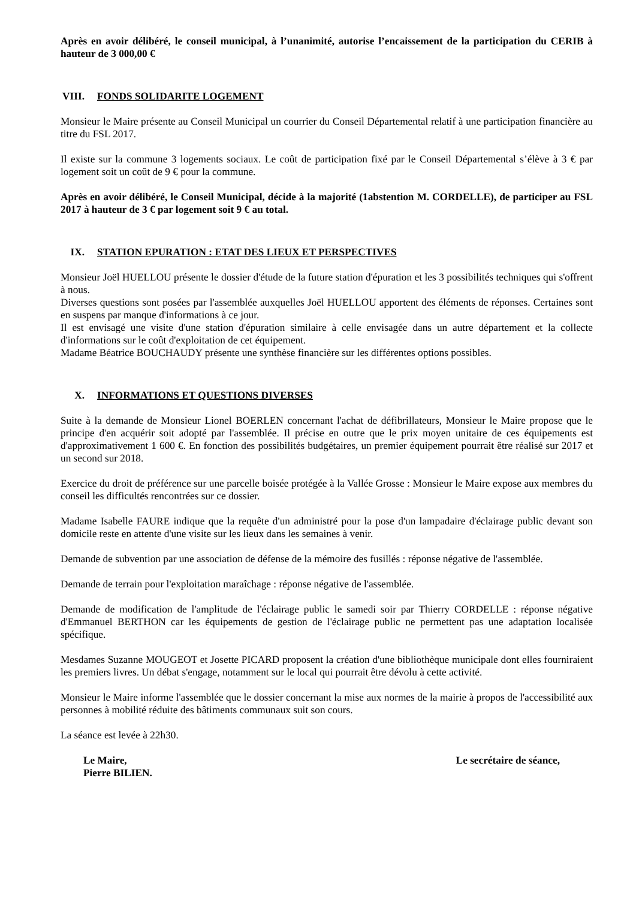Après en avoir délibéré, le conseil municipal, à l’unanimité, autorise l’encaissement de la participation du CERIB à hauteur de 3 000,00 €
VIII. FONDS SOLIDARITE LOGEMENT
Monsieur le Maire présente au Conseil Municipal un courrier du Conseil Départemental relatif à une participation financière au titre du FSL 2017.
Il existe sur la commune 3 logements sociaux. Le coût de participation fixé par le Conseil Départemental s’élève à 3 € par logement soit un coût de 9 € pour la commune.
Après en avoir délibéré, le Conseil Municipal, décide à la majorité (1abstention M. CORDELLE), de participer au FSL 2017 à hauteur de 3 € par logement soit 9 € au total.
IX. STATION EPURATION : ETAT DES LIEUX ET PERSPECTIVES
Monsieur Joël HUELLOU présente le dossier d'étude de la future station d'épuration et les 3 possibilités techniques qui s'offrent à nous.
Diverses questions sont posées par l'assemblée auxquelles Joël HUELLOU apportent des éléments de réponses. Certaines sont en suspens par manque d'informations à ce jour.
Il est envisagé une visite d'une station d'épuration similaire à celle envisagée dans un autre département et la collecte d'informations sur le coût d'exploitation de cet équipement.
Madame Béatrice BOUCHAUDY présente une synthèse financière sur les différentes options possibles.
X. INFORMATIONS ET QUESTIONS DIVERSES
Suite à la demande de Monsieur Lionel BOERLEN concernant l'achat de défibrillateurs, Monsieur le Maire propose que le principe d'en acquérir soit adopté par l'assemblée. Il précise en outre que le prix moyen unitaire de ces équipements est d'approximativement 1 600 €. En fonction des possibilités budgétaires, un premier équipement pourrait être réalisé sur 2017 et un second sur 2018.
Exercice du droit de préférence sur une parcelle boisée protégée à la Vallée Grosse : Monsieur le Maire expose aux membres du conseil les difficultés rencontrées sur ce dossier.
Madame Isabelle FAURE indique que la requête d'un administré pour la pose d'un lampadaire d'éclairage public devant son domicile reste en attente d'une visite sur les lieux dans les semaines à venir.
Demande de subvention par une association de défense de la mémoire des fusillés : réponse négative de l'assemblée.
Demande de terrain pour l'exploitation maraîchage : réponse négative de l'assemblée.
Demande de modification de l'amplitude de l'éclairage public le samedi soir par Thierry CORDELLE : réponse négative d'Emmanuel BERTHON car les équipements de gestion de l'éclairage public ne permettent pas une adaptation localisée spécifique.
Mesdames Suzanne MOUGEOT et Josette PICARD proposent la création d'une bibliothèque municipale dont elles fourniraient les premiers livres. Un débat s'engage, notamment sur le local qui pourrait être dévolu à cette activité.
Monsieur le Maire informe l'assemblée que le dossier concernant la mise aux normes de la mairie à propos de l'accessibilité aux personnes à mobilité réduite des bâtiments communaux suit son cours.
La séance est levée à 22h30.
Le Maire,
Pierre BILIEN.
Le secrétaire de séance,